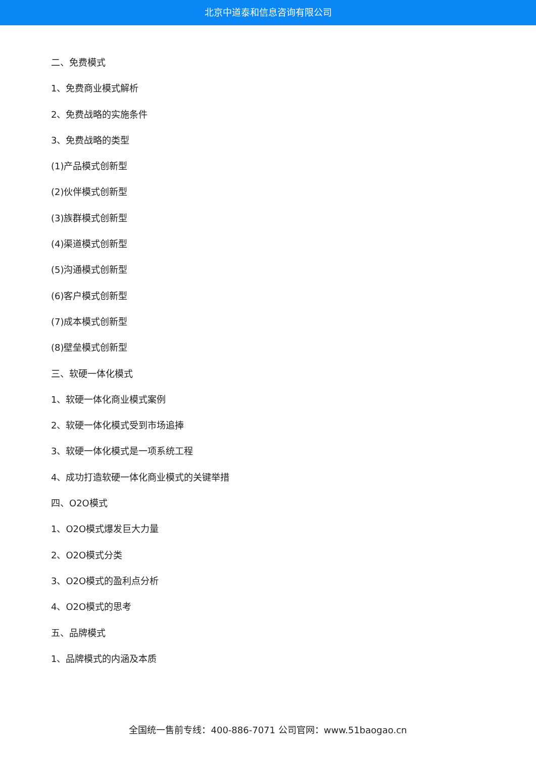北京中道泰和信息咨询有限公司
二、免费模式
1、免费商业模式解析
2、免费战略的实施条件
3、免费战略的类型
(1)产品模式创新型
(2)伙伴模式创新型
(3)族群模式创新型
(4)渠道模式创新型
(5)沟通模式创新型
(6)客户模式创新型
(7)成本模式创新型
(8)壁垒模式创新型
三、软硬一体化模式
1、软硬一体化商业模式案例
2、软硬一体化模式受到市场追捧
3、软硬一体化模式是一项系统工程
4、成功打造软硬一体化商业模式的关键举措
四、O2O模式
1、O2O模式爆发巨大力量
2、O2O模式分类
3、O2O模式的盈利点分析
4、O2O模式的思考
五、品牌模式
1、品牌模式的内涵及本质
全国统一售前专线：400-886-7071 公司官网：www.51baogao.cn